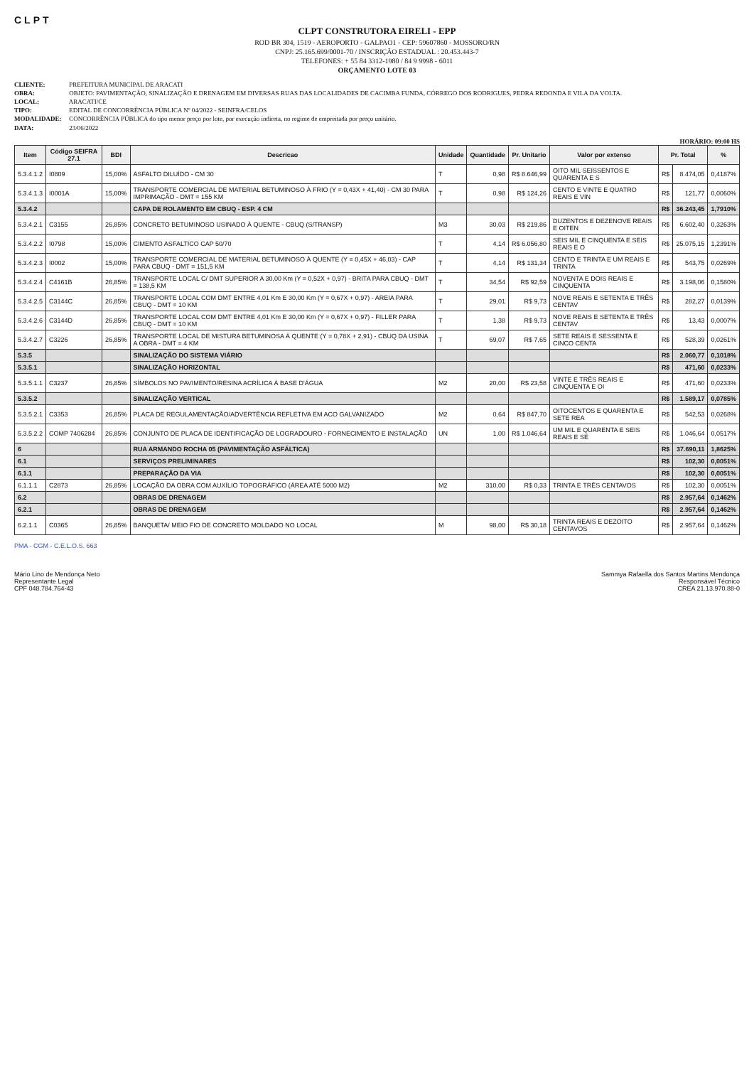CLPT
CLPT CONSTRUTORA EIRELI - EPP
ROD BR 304, 1519 - AEROPORTO - GALPAO1 - CEP: 59607860 - MOSSORO/RN
CNPJ: 25.165.699/0001-70 / INSCRIÇÃO ESTADUAL : 20.453.443-7
TELEFONES: + 55 84 3312-1980 / 84 9 9998 - 6011
ORÇAMENTO LOTE 03
CLIENTE: PREFEITURA MUNICIPAL DE ARACATI
OBRA: OBJETO: PAVIMENTAÇÃO, SINALIZAÇÃO E DRENAGEM EM DIVERSAS RUAS DAS LOCALIDADES DE CACIMBA FUNDA, CÓRREGO DOS RODRIGUES, PEDRA REDONDA E VILA DA VOLTA.
LOCAL: ARACATI/CE
TIPO: EDITAL DE CONCORRÊNCIA PÚBLICA Nº 04/2022 - SEINFRA/CELOS
MODALIDADE: CONCORRÊNCIA PÚBLICA do tipo menor preço por lote, por execução indireta, no regime de empreitada por preço unitário.
DATA: 23/06/2022
HORÁRIO: 09:00 HS
| Item | Código SEIFRA 27.1 | BDI | Descricao | Unidade | Quantidade | Pr. Unitario | Valor por extenso | Pr. Total | | % |
| --- | --- | --- | --- | --- | --- | --- | --- | --- | --- | --- |
| 5.3.4.1.2 | I0809 | 15,00% | ASFALTO DILUÍDO - CM 30 | T | 0,98 | R$ 8.646,99 | OITO MIL SEISSENTOS E QUARENTA E S | R$ | 8.474,05 | 0,4187% |
| 5.3.4.1.3 | I0001A | 15,00% | TRANSPORTE COMERCIAL DE MATERIAL BETUMINOSO À FRIO (Y = 0,43X + 41,40) - CM 30 PARA IMPRIMAÇÃO - DMT = 155 KM | T | 0,98 | R$ 124,26 | CENTO E VINTE E QUATRO REAIS E VIN | R$ | 121,77 | 0,0060% |
| 5.3.4.2 | | | CAPA DE ROLAMENTO EM CBUQ - ESP. 4 CM | | | | | R$ | 36.243,45 | 1,7910% |
| 5.3.4.2.1 | C3155 | 26,85% | CONCRETO BETUMINOSO USINADO À QUENTE - CBUQ (S/TRANSP) | M3 | 30,03 | R$ 219,86 | DUZENTOS E DEZENOVE REAIS E OITEN | R$ | 6.602,40 | 0,3263% |
| 5.3.4.2.2 | I0798 | 15,00% | CIMENTO ASFALTICO CAP 50/70 | T | 4,14 | R$ 6.056,80 | SEIS MIL E CINQUENTA E SEIS REAIS E O | R$ | 25.075,15 | 1,2391% |
| 5.3.4.2.3 | I0002 | 15,00% | TRANSPORTE COMERCIAL DE MATERIAL BETUMINOSO À QUENTE (Y = 0,45X + 46,03) - CAP PARA CBUQ - DMT = 151,5 KM | T | 4,14 | R$ 131,34 | CENTO E TRINTA E UM REAIS E TRINTA | R$ | 543,75 | 0,0269% |
| 5.3.4.2.4 | C4161B | 26,85% | TRANSPORTE LOCAL C/ DMT SUPERIOR A 30,00 Km (Y = 0,52X + 0,97) - BRITA PARA CBUQ - DMT = 138,5 KM | T | 34,54 | R$ 92,59 | NOVENTA E DOIS REAIS E CINQUENTA | R$ | 3.198,06 | 0,1580% |
| 5.3.4.2.5 | C3144C | 26,85% | TRANSPORTE LOCAL COM DMT ENTRE 4,01 Km E 30,00 Km (Y = 0,67X + 0,97) - AREIA PARA CBUQ - DMT = 10 KM | T | 29,01 | R$ 9,73 | NOVE REAIS E SETENTA E TRÊS CENTAV | R$ | 282,27 | 0,0139% |
| 5.3.4.2.6 | C3144D | 26,85% | TRANSPORTE LOCAL COM DMT ENTRE 4,01 Km E 30,00 Km (Y = 0,67X + 0,97) - FILLER PARA CBUQ - DMT = 10 KM | T | 1,38 | R$ 9,73 | NOVE REAIS E SETENTA E TRÊS CENTAV | R$ | 13,43 | 0,0007% |
| 5.3.4.2.7 | C3226 | 26,85% | TRANSPORTE LOCAL DE MISTURA BETUMINOSA À QUENTE (Y = 0,78X + 2,91) - CBUQ DA USINA A OBRA - DMT = 4 KM | T | 69,07 | R$ 7,65 | SETE REAIS E SESSENTA E CINCO CENTA | R$ | 528,39 | 0,0261% |
| 5.3.5 | | | SINALIZAÇÃO DO SISTEMA VIÁRIO | | | | | R$ | 2.060,77 | 0,1018% |
| 5.3.5.1 | | | SINALIZAÇÃO HORIZONTAL | | | | | R$ | 471,60 | 0,0233% |
| 5.3.5.1.1 | C3237 | 26,85% | SÍMBOLOS NO PAVIMENTO/RESINA ACRÍLICA À BASE D'ÁGUA | M2 | 20,00 | R$ 23,58 | VINTE E TRÊS REAIS E CINQUENTA E OI | R$ | 471,60 | 0,0233% |
| 5.3.5.2 | | | SINALIZAÇÃO VERTICAL | | | | | R$ | 1.589,17 | 0,0785% |
| 5.3.5.2.1 | C3353 | 26,85% | PLACA DE REGULAMENTAÇÃO/ADVERTÊNCIA REFLETIVA EM ACO GALVANIZADO | M2 | 0,64 | R$ 847,70 | OITOCENTOS E QUARENTA E SETE REA | R$ | 542,53 | 0,0268% |
| 5.3.5.2.2 | COMP 7406284 | 26,85% | CONJUNTO DE PLACA DE IDENTIFICAÇÃO DE LOGRADOURO - FORNECIMENTO E INSTALAÇÃO | UN | 1,00 | R$ 1.046,64 | UM MIL E QUARENTA E SEIS REAIS E SE | R$ | 1.046,64 | 0,0517% |
| 6 | | | RUA ARMANDO ROCHA 05 (PAVIMENTAÇÃO ASFÁLTICA) | | | | | R$ | 37.690,11 | 1,8625% |
| 6.1 | | | SERVIÇOS PRELIMINARES | | | | | R$ | 102,30 | 0,0051% |
| 6.1.1 | | | PREPARAÇÃO DA VIA | | | | | R$ | 102,30 | 0,0051% |
| 6.1.1.1 | C2873 | 26,85% | LOCAÇÃO DA OBRA COM AUXÍLIO TOPOGRÁFICO (ÁREA ATÉ 5000 M2) | M2 | 310,00 | R$ 0,33 | TRINTA E TRÊS CENTAVOS | R$ | 102,30 | 0,0051% |
| 6.2 | | | OBRAS DE DRENAGEM | | | | | R$ | 2.957,64 | 0,1462% |
| 6.2.1 | | | OBRAS DE DRENAGEM | | | | | R$ | 2.957,64 | 0,1462% |
| 6.2.1.1 | C0365 | 26,85% | BANQUETA/ MEIO FIO DE CONCRETO MOLDADO NO LOCAL | M | 98,00 | R$ 30,18 | TRINTA REAIS E DEZOITO CENTAVOS | R$ | 2.957,64 | 0,1462% |
PMA - CGM - C.E.L.O.S. 663
Mário Lino de Mendonça Neto
Representante Legal
CPF 048.784.764-43
Sammya Rafaella dos Santos Martins Mendonça
Responsável Técnico
CREA 21.13.970.88-0